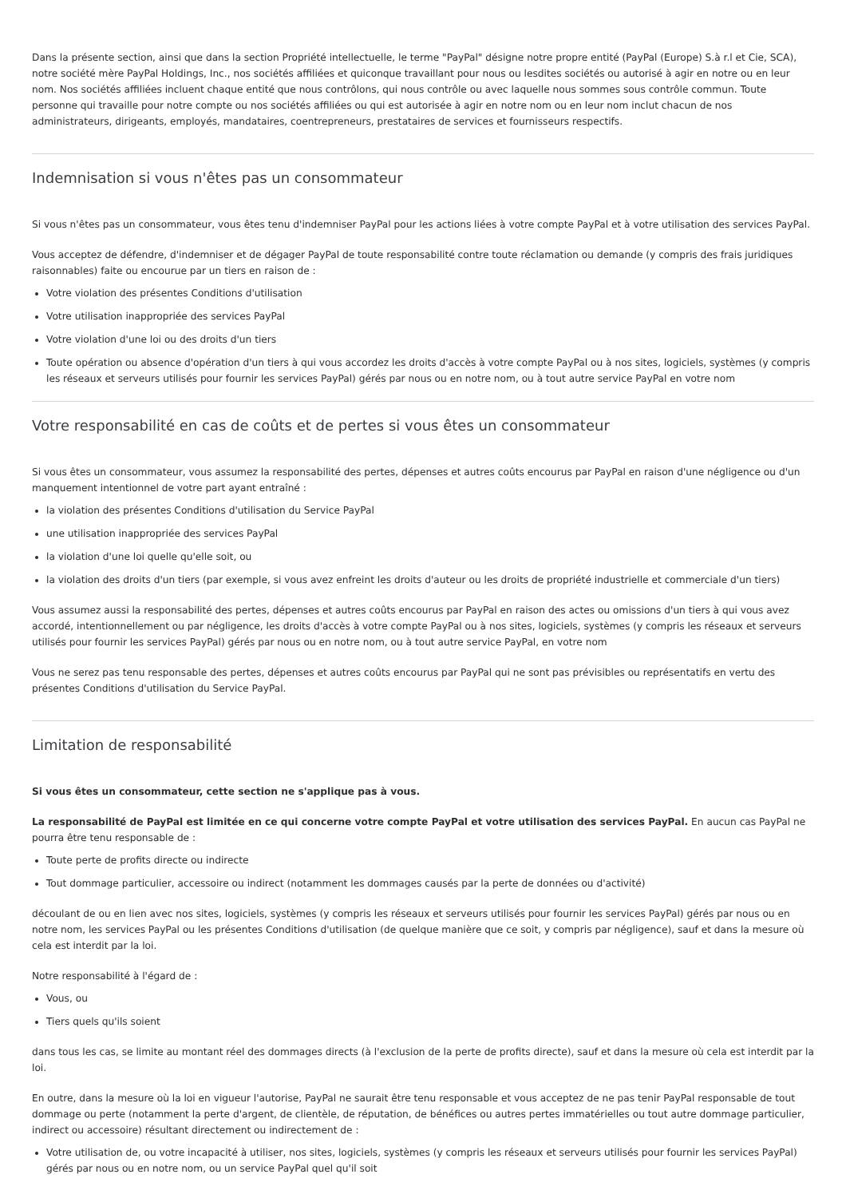Dans la présente section, ainsi que dans la section Propriété intellectuelle, le terme "PayPal" désigne notre propre entité (PayPal (Europe) S.à r.l et Cie, SCA), notre société mère PayPal Holdings, Inc., nos sociétés affiliées et quiconque travaillant pour nous ou lesdites sociétés ou autorisé à agir en notre ou en leur nom. Nos sociétés affiliées incluent chaque entité que nous contrôlons, qui nous contrôle ou avec laquelle nous sommes sous contrôle commun. Toute personne qui travaille pour notre compte ou nos sociétés affiliées ou qui est autorisée à agir en notre nom ou en leur nom inclut chacun de nos administrateurs, dirigeants, employés, mandataires, coentrepreneurs, prestataires de services et fournisseurs respectifs.
Indemnisation si vous n'êtes pas un consommateur
Si vous n'êtes pas un consommateur, vous êtes tenu d'indemniser PayPal pour les actions liées à votre compte PayPal et à votre utilisation des services PayPal.
Vous acceptez de défendre, d'indemniser et de dégager PayPal de toute responsabilité contre toute réclamation ou demande (y compris des frais juridiques raisonnables) faite ou encourue par un tiers en raison de :
Votre violation des présentes Conditions d'utilisation
Votre utilisation inappropriée des services PayPal
Votre violation d'une loi ou des droits d'un tiers
Toute opération ou absence d'opération d'un tiers à qui vous accordez les droits d'accès à votre compte PayPal ou à nos sites, logiciels, systèmes (y compris les réseaux et serveurs utilisés pour fournir les services PayPal) gérés par nous ou en notre nom, ou à tout autre service PayPal en votre nom
Votre responsabilité en cas de coûts et de pertes si vous êtes un consommateur
Si vous êtes un consommateur, vous assumez la responsabilité des pertes, dépenses et autres coûts encourus par PayPal en raison d'une négligence ou d'un manquement intentionnel de votre part ayant entraîné :
la violation des présentes Conditions d'utilisation du Service PayPal
une utilisation inappropriée des services PayPal
la violation d'une loi quelle qu'elle soit, ou
la violation des droits d'un tiers (par exemple, si vous avez enfreint les droits d'auteur ou les droits de propriété industrielle et commerciale d'un tiers)
Vous assumez aussi la responsabilité des pertes, dépenses et autres coûts encourus par PayPal en raison des actes ou omissions d'un tiers à qui vous avez accordé, intentionnellement ou par négligence, les droits d'accès à votre compte PayPal ou à nos sites, logiciels, systèmes (y compris les réseaux et serveurs utilisés pour fournir les services PayPal) gérés par nous ou en notre nom, ou à tout autre service PayPal, en votre nom
Vous ne serez pas tenu responsable des pertes, dépenses et autres coûts encourus par PayPal qui ne sont pas prévisibles ou représentatifs en vertu des présentes Conditions d'utilisation du Service PayPal.
Limitation de responsabilité
Si vous êtes un consommateur, cette section ne s'applique pas à vous.
La responsabilité de PayPal est limitée en ce qui concerne votre compte PayPal et votre utilisation des services PayPal. En aucun cas PayPal ne pourra être tenu responsable de :
Toute perte de profits directe ou indirecte
Tout dommage particulier, accessoire ou indirect (notamment les dommages causés par la perte de données ou d'activité)
découlant de ou en lien avec nos sites, logiciels, systèmes (y compris les réseaux et serveurs utilisés pour fournir les services PayPal) gérés par nous ou en notre nom, les services PayPal ou les présentes Conditions d'utilisation (de quelque manière que ce soit, y compris par négligence), sauf et dans la mesure où cela est interdit par la loi.
Notre responsabilité à l'égard de :
Vous, ou
Tiers quels qu'ils soient
dans tous les cas, se limite au montant réel des dommages directs (à l'exclusion de la perte de profits directe), sauf et dans la mesure où cela est interdit par la loi.
En outre, dans la mesure où la loi en vigueur l'autorise, PayPal ne saurait être tenu responsable et vous acceptez de ne pas tenir PayPal responsable de tout dommage ou perte (notamment la perte d'argent, de clientèle, de réputation, de bénéfices ou autres pertes immatérielles ou tout autre dommage particulier, indirect ou accessoire) résultant directement ou indirectement de :
Votre utilisation de, ou votre incapacité à utiliser, nos sites, logiciels, systèmes (y compris les réseaux et serveurs utilisés pour fournir les services PayPal) gérés par nous ou en notre nom, ou un service PayPal quel qu'il soit